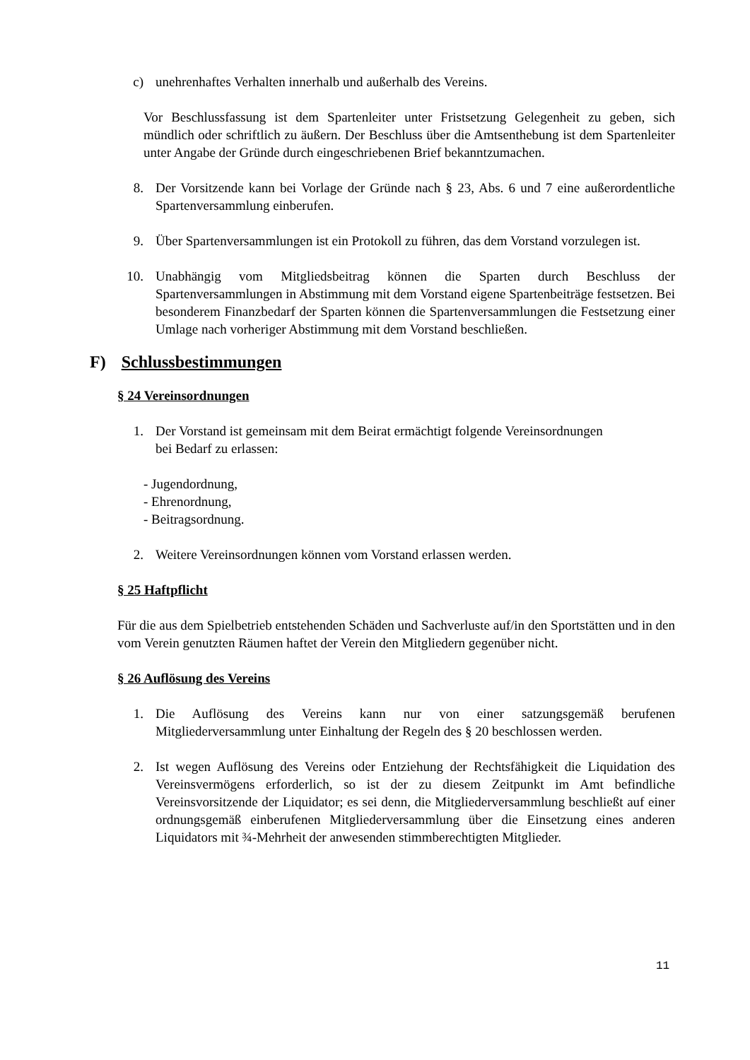c) unehrenhaftes Verhalten innerhalb und außerhalb des Vereins.
Vor Beschlussfassung ist dem Spartenleiter unter Fristsetzung Gelegenheit zu geben, sich mündlich oder schriftlich zu äußern. Der Beschluss über die Amtsenthebung ist dem Spartenleiter unter Angabe der Gründe durch eingeschriebenen Brief bekanntzumachen.
8. Der Vorsitzende kann bei Vorlage der Gründe nach § 23, Abs. 6 und 7 eine außerordentliche Spartenversammlung einberufen.
9. Über Spartenversammlungen ist ein Protokoll zu führen, das dem Vorstand vorzulegen ist.
10. Unabhängig vom Mitgliedsbeitrag können die Sparten durch Beschluss der Spartenversammlungen in Abstimmung mit dem Vorstand eigene Spartenbeiträge festsetzen. Bei besonderem Finanzbedarf der Sparten können die Spartenversammlungen die Festsetzung einer Umlage nach vorheriger Abstimmung mit dem Vorstand beschließen.
F) Schlussbestimmungen
§ 24 Vereinsordnungen
1. Der Vorstand ist gemeinsam mit dem Beirat ermächtigt folgende Vereinsordnungen
bei Bedarf zu erlassen:
- Jugendordnung,
- Ehrenordnung,
- Beitragsordnung.
2. Weitere Vereinsordnungen können vom Vorstand erlassen werden.
§ 25 Haftpflicht
Für die aus dem Spielbetrieb entstehenden Schäden und Sachverluste auf/in den Sportstätten und in den vom Verein genutzten Räumen haftet der Verein den Mitgliedern gegenüber nicht.
§ 26 Auflösung des Vereins
1. Die Auflösung des Vereins kann nur von einer satzungsgemäß berufenen Mitgliederversammlung unter Einhaltung der Regeln des § 20 beschlossen werden.
2. Ist wegen Auflösung des Vereins oder Entziehung der Rechtsfähigkeit die Liquidation des Vereinsvermögens erforderlich, so ist der zu diesem Zeitpunkt im Amt befindliche Vereinsvorsitzende der Liquidator; es sei denn, die Mitgliederversammlung beschließt auf einer ordnungsgemäß einberufenen Mitgliederversammlung über die Einsetzung eines anderen Liquidators mit ¾-Mehrheit der anwesenden stimmberechtigten Mitglieder.
11